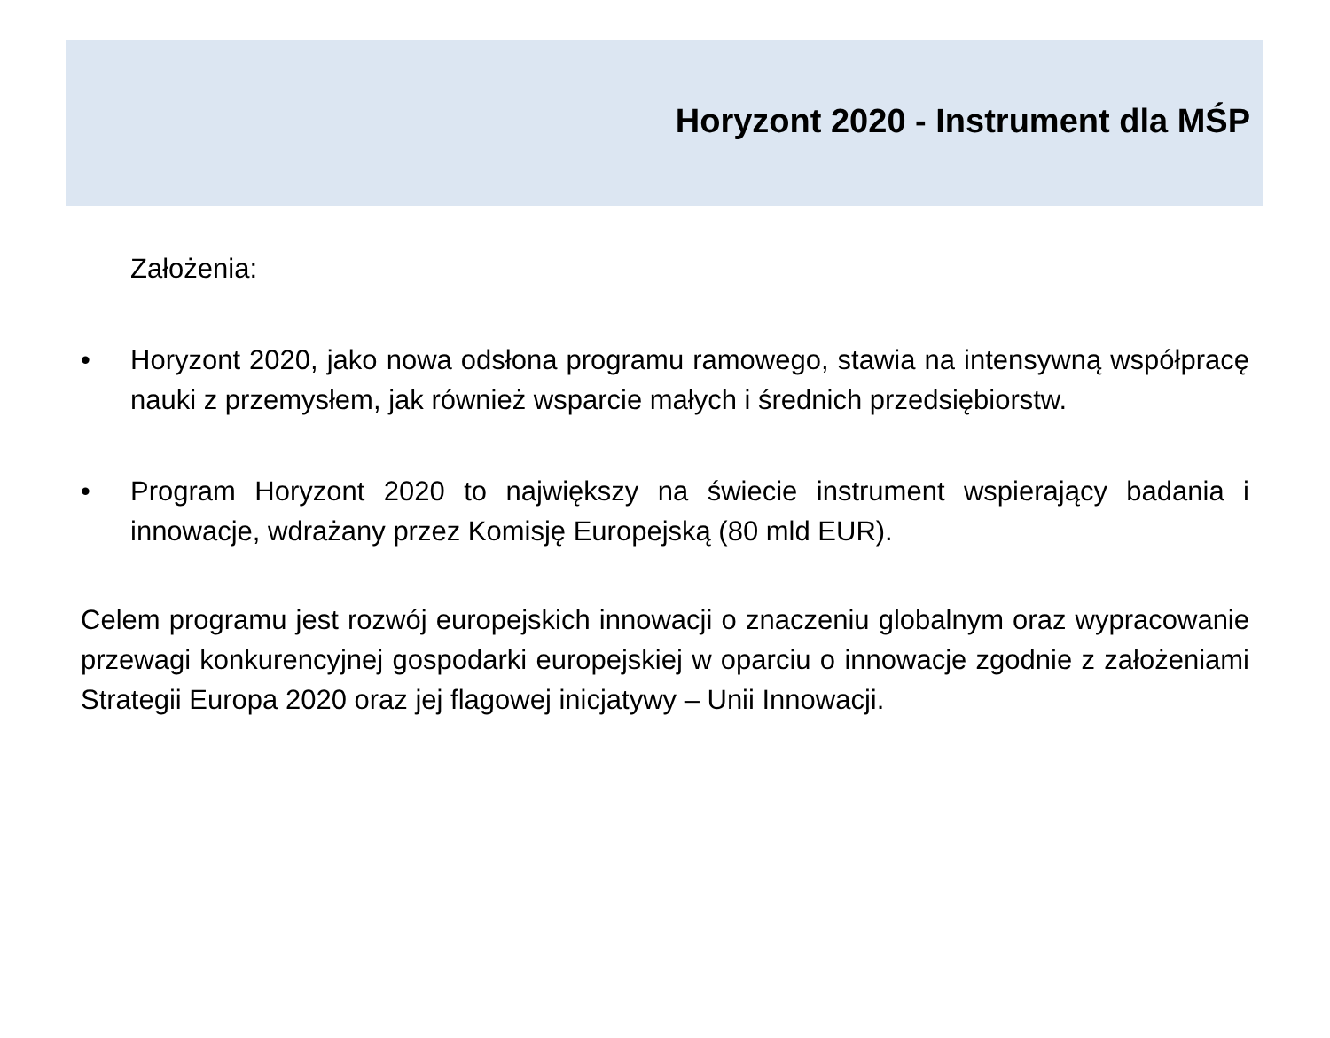Horyzont 2020 - Instrument dla MŚP
Założenia:
• Horyzont 2020, jako nowa odsłona programu ramowego, stawia na intensywną współpracę nauki z przemysłem, jak również wsparcie małych i średnich przedsiębiorstw.
• Program Horyzont 2020 to największy na świecie instrument wspierający badania i innowacje, wdrażany przez Komisję Europejską (80 mld EUR).
Celem programu jest rozwój europejskich innowacji o znaczeniu globalnym oraz wypracowanie przewagi konkurencyjnej gospodarki europejskiej w oparciu o innowacje zgodnie z założeniami Strategii Europa 2020 oraz jej flagowej inicjatywy – Unii Innowacji.